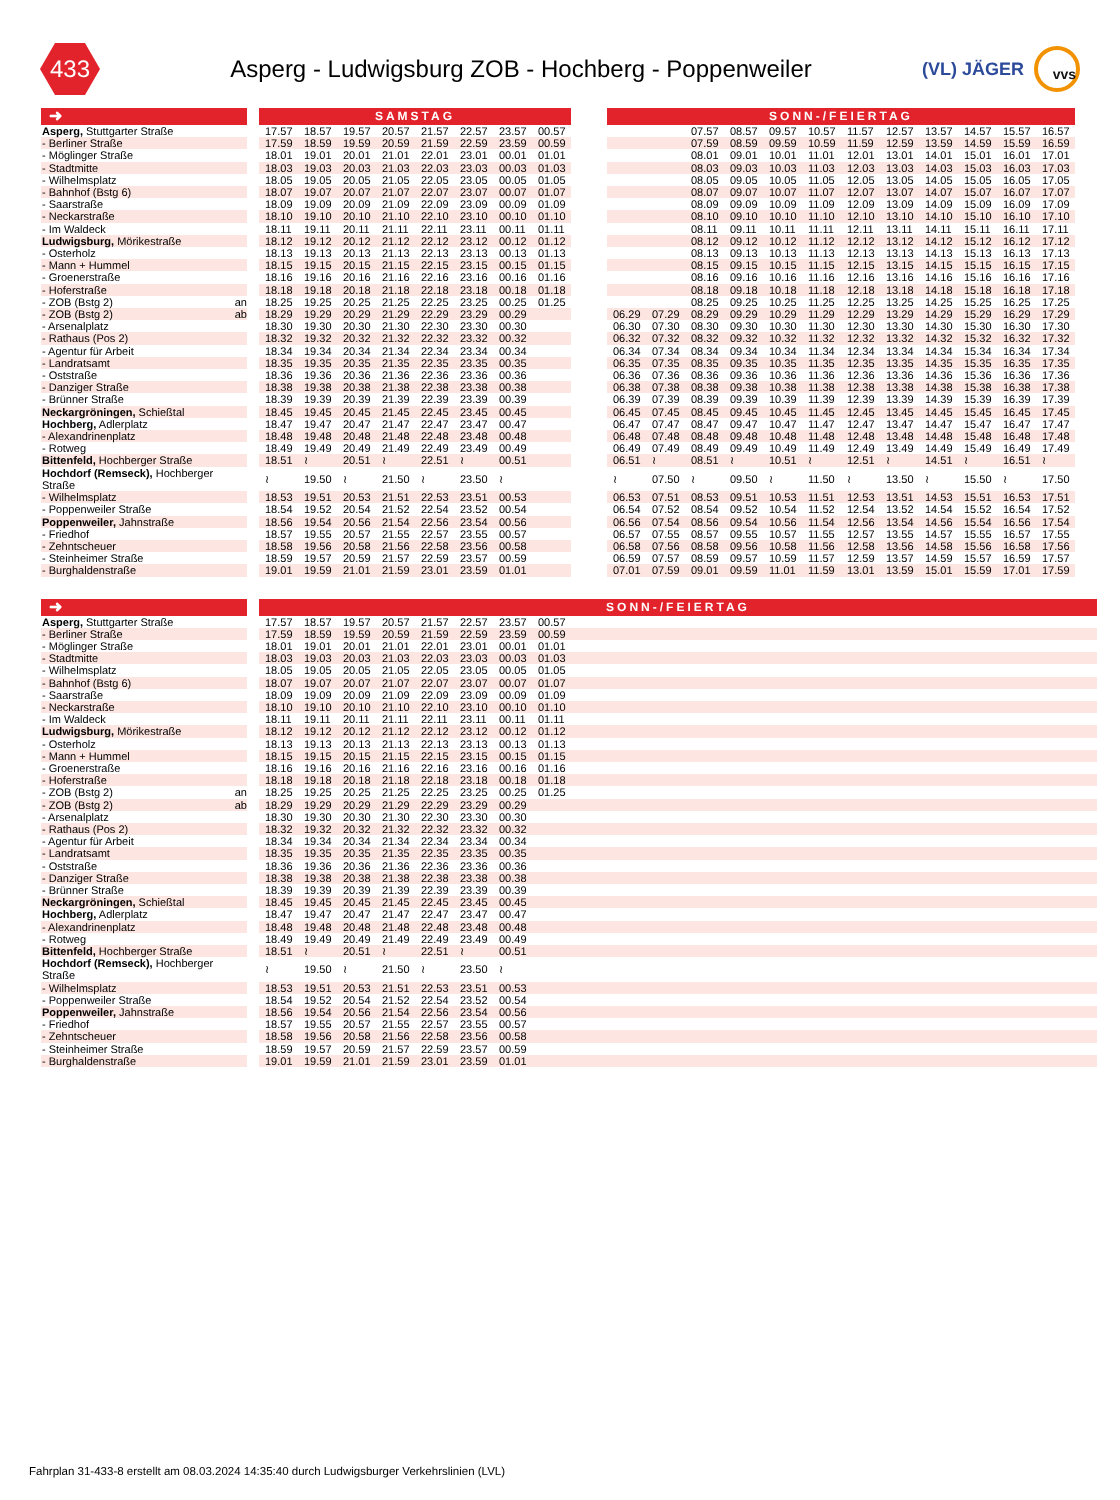433
Asperg - Ludwigsburg ZOB - Hochberg - Poppenweiler
(VL) JÄGER
vvs
| ➜ | | SAMSTAG | | | | | | | | | SONN-/FEIERTAG | | | | | | | | | | | |
| --- | --- | --- | --- | --- | --- | --- | --- | --- | --- | --- | --- | --- | --- | --- | --- | --- | --- | --- | --- | --- | --- | --- |
| Asperg, Stuttgarter Straße | | 17.57 | 18.57 | 19.57 | 20.57 | 21.57 | 22.57 | 23.57 | 00.57 | | | | 07.57 | 08.57 | 09.57 | 10.57 | 11.57 | 12.57 | 13.57 | 14.57 | 15.57 | 16.57 |
| - Berliner Straße | | 17.59 | 18.59 | 19.59 | 20.59 | 21.59 | 22.59 | 23.59 | 00.59 | | | | 07.59 | 08.59 | 09.59 | 10.59 | 11.59 | 12.59 | 13.59 | 14.59 | 15.59 | 16.59 |
| - Möglinger Straße | | 18.01 | 19.01 | 20.01 | 21.01 | 22.01 | 23.01 | 00.01 | 01.01 | | | | 08.01 | 09.01 | 10.01 | 11.01 | 12.01 | 13.01 | 14.01 | 15.01 | 16.01 | 17.01 |
| - Stadtmitte | | 18.03 | 19.03 | 20.03 | 21.03 | 22.03 | 23.03 | 00.03 | 01.03 | | | | 08.03 | 09.03 | 10.03 | 11.03 | 12.03 | 13.03 | 14.03 | 15.03 | 16.03 | 17.03 |
| - Wilhelmsplatz | | 18.05 | 19.05 | 20.05 | 21.05 | 22.05 | 23.05 | 00.05 | 01.05 | | | | 08.05 | 09.05 | 10.05 | 11.05 | 12.05 | 13.05 | 14.05 | 15.05 | 16.05 | 17.05 |
| - Bahnhof (Bstg 6) | | 18.07 | 19.07 | 20.07 | 21.07 | 22.07 | 23.07 | 00.07 | 01.07 | | | | 08.07 | 09.07 | 10.07 | 11.07 | 12.07 | 13.07 | 14.07 | 15.07 | 16.07 | 17.07 |
| - Saarstraße | | 18.09 | 19.09 | 20.09 | 21.09 | 22.09 | 23.09 | 00.09 | 01.09 | | | | 08.09 | 09.09 | 10.09 | 11.09 | 12.09 | 13.09 | 14.09 | 15.09 | 16.09 | 17.09 |
| - Neckarstraße | | 18.10 | 19.10 | 20.10 | 21.10 | 22.10 | 23.10 | 00.10 | 01.10 | | | | 08.10 | 09.10 | 10.10 | 11.10 | 12.10 | 13.10 | 14.10 | 15.10 | 16.10 | 17.10 |
| - Im Waldeck | | 18.11 | 19.11 | 20.11 | 21.11 | 22.11 | 23.11 | 00.11 | 01.11 | | | | 08.11 | 09.11 | 10.11 | 11.11 | 12.11 | 13.11 | 14.11 | 15.11 | 16.11 | 17.11 |
| Ludwigsburg, Mörikestraße | | 18.12 | 19.12 | 20.12 | 21.12 | 22.12 | 23.12 | 00.12 | 01.12 | | | | 08.12 | 09.12 | 10.12 | 11.12 | 12.12 | 13.12 | 14.12 | 15.12 | 16.12 | 17.12 |
| - Osterholz | | 18.13 | 19.13 | 20.13 | 21.13 | 22.13 | 23.13 | 00.13 | 01.13 | | | | 08.13 | 09.13 | 10.13 | 11.13 | 12.13 | 13.13 | 14.13 | 15.13 | 16.13 | 17.13 |
| - Mann + Hummel | | 18.15 | 19.15 | 20.15 | 21.15 | 22.15 | 23.15 | 00.15 | 01.15 | | | | 08.15 | 09.15 | 10.15 | 11.15 | 12.15 | 13.15 | 14.15 | 15.15 | 16.15 | 17.15 |
| - Groenerstraße | | 18.16 | 19.16 | 20.16 | 21.16 | 22.16 | 23.16 | 00.16 | 01.16 | | | | 08.16 | 09.16 | 10.16 | 11.16 | 12.16 | 13.16 | 14.16 | 15.16 | 16.16 | 17.16 |
| - Hoferstraße | | 18.18 | 19.18 | 20.18 | 21.18 | 22.18 | 23.18 | 00.18 | 01.18 | | | | 08.18 | 09.18 | 10.18 | 11.18 | 12.18 | 13.18 | 14.18 | 15.18 | 16.18 | 17.18 |
| - ZOB (Bstg 2) an | | 18.25 | 19.25 | 20.25 | 21.25 | 22.25 | 23.25 | 00.25 | 01.25 | | | | 08.25 | 09.25 | 10.25 | 11.25 | 12.25 | 13.25 | 14.25 | 15.25 | 16.25 | 17.25 |
| - ZOB (Bstg 2) ab | | 18.29 | 19.29 | 20.29 | 21.29 | 22.29 | 23.29 | 00.29 | | | 06.29 | 07.29 | 08.29 | 09.29 | 10.29 | 11.29 | 12.29 | 13.29 | 14.29 | 15.29 | 16.29 | 17.29 |
| - Arsenalplatz | | 18.30 | 19.30 | 20.30 | 21.30 | 22.30 | 23.30 | 00.30 | | | 06.30 | 07.30 | 08.30 | 09.30 | 10.30 | 11.30 | 12.30 | 13.30 | 14.30 | 15.30 | 16.30 | 17.30 |
| - Rathaus (Pos 2) | | 18.32 | 19.32 | 20.32 | 21.32 | 22.32 | 23.32 | 00.32 | | | 06.32 | 07.32 | 08.32 | 09.32 | 10.32 | 11.32 | 12.32 | 13.32 | 14.32 | 15.32 | 16.32 | 17.32 |
| - Agentur für Arbeit | | 18.34 | 19.34 | 20.34 | 21.34 | 22.34 | 23.34 | 00.34 | | | 06.34 | 07.34 | 08.34 | 09.34 | 10.34 | 11.34 | 12.34 | 13.34 | 14.34 | 15.34 | 16.34 | 17.34 |
| - Landratsamt | | 18.35 | 19.35 | 20.35 | 21.35 | 22.35 | 23.35 | 00.35 | | | 06.35 | 07.35 | 08.35 | 09.35 | 10.35 | 11.35 | 12.35 | 13.35 | 14.35 | 15.35 | 16.35 | 17.35 |
| - Oststraße | | 18.36 | 19.36 | 20.36 | 21.36 | 22.36 | 23.36 | 00.36 | | | 06.36 | 07.36 | 08.36 | 09.36 | 10.36 | 11.36 | 12.36 | 13.36 | 14.36 | 15.36 | 16.36 | 17.36 |
| - Danziger Straße | | 18.38 | 19.38 | 20.38 | 21.38 | 22.38 | 23.38 | 00.38 | | | 06.38 | 07.38 | 08.38 | 09.38 | 10.38 | 11.38 | 12.38 | 13.38 | 14.38 | 15.38 | 16.38 | 17.38 |
| - Brünner Straße | | 18.39 | 19.39 | 20.39 | 21.39 | 22.39 | 23.39 | 00.39 | | | 06.39 | 07.39 | 08.39 | 09.39 | 10.39 | 11.39 | 12.39 | 13.39 | 14.39 | 15.39 | 16.39 | 17.39 |
| Neckargröningen, Schießtal | | 18.45 | 19.45 | 20.45 | 21.45 | 22.45 | 23.45 | 00.45 | | | 06.45 | 07.45 | 08.45 | 09.45 | 10.45 | 11.45 | 12.45 | 13.45 | 14.45 | 15.45 | 16.45 | 17.45 |
| Hochberg, Adlerplatz | | 18.47 | 19.47 | 20.47 | 21.47 | 22.47 | 23.47 | 00.47 | | | 06.47 | 07.47 | 08.47 | 09.47 | 10.47 | 11.47 | 12.47 | 13.47 | 14.47 | 15.47 | 16.47 | 17.47 |
| - Alexandrinenplatz | | 18.48 | 19.48 | 20.48 | 21.48 | 22.48 | 23.48 | 00.48 | | | 06.48 | 07.48 | 08.48 | 09.48 | 10.48 | 11.48 | 12.48 | 13.48 | 14.48 | 15.48 | 16.48 | 17.48 |
| - Rotweg | | 18.49 | 19.49 | 20.49 | 21.49 | 22.49 | 23.49 | 00.49 | | | 06.49 | 07.49 | 08.49 | 09.49 | 10.49 | 11.49 | 12.49 | 13.49 | 14.49 | 15.49 | 16.49 | 17.49 |
| Bittenfeld, Hochberger Straße | | 18.51 | ≀ | 20.51 | ≀ | 22.51 | ≀ | 00.51 | | | 06.51 | ≀ | 08.51 | ≀ | 10.51 | ≀ | 12.51 | ≀ | 14.51 | ≀ | 16.51 | ≀ |
| Hochdorf (Remseck), Hochberger Straße | | ≀ | 19.50 | ≀ | 21.50 | ≀ | 23.50 | ≀ | | | ≀ | 07.50 | ≀ | 09.50 | ≀ | 11.50 | ≀ | 13.50 | ≀ | 15.50 | ≀ | 17.50 |
| - Wilhelmsplatz | | 18.53 | 19.51 | 20.53 | 21.51 | 22.53 | 23.51 | 00.53 | | | 06.53 | 07.51 | 08.53 | 09.51 | 10.53 | 11.51 | 12.53 | 13.51 | 14.53 | 15.51 | 16.53 | 17.51 |
| - Poppenweiler Straße | | 18.54 | 19.52 | 20.54 | 21.52 | 22.54 | 23.52 | 00.54 | | | 06.54 | 07.52 | 08.54 | 09.52 | 10.54 | 11.52 | 12.54 | 13.52 | 14.54 | 15.52 | 16.54 | 17.52 |
| Poppenweiler, Jahnstraße | | 18.56 | 19.54 | 20.56 | 21.54 | 22.56 | 23.54 | 00.56 | | | 06.56 | 07.54 | 08.56 | 09.54 | 10.56 | 11.54 | 12.56 | 13.54 | 14.56 | 15.54 | 16.56 | 17.54 |
| - Friedhof | | 18.57 | 19.55 | 20.57 | 21.55 | 22.57 | 23.55 | 00.57 | | | 06.57 | 07.55 | 08.57 | 09.55 | 10.57 | 11.55 | 12.57 | 13.55 | 14.57 | 15.55 | 16.57 | 17.55 |
| - Zehntscheuer | | 18.58 | 19.56 | 20.58 | 21.56 | 22.58 | 23.56 | 00.58 | | | 06.58 | 07.56 | 08.58 | 09.56 | 10.58 | 11.56 | 12.58 | 13.56 | 14.58 | 15.56 | 16.58 | 17.56 |
| - Steinheimer Straße | | 18.59 | 19.57 | 20.59 | 21.57 | 22.59 | 23.57 | 00.59 | | | 06.59 | 07.57 | 08.59 | 09.57 | 10.59 | 11.57 | 12.59 | 13.57 | 14.59 | 15.57 | 16.59 | 17.57 |
| - Burghaldenstraße | | 19.01 | 19.59 | 21.01 | 21.59 | 23.01 | 23.59 | 01.01 | | | 07.01 | 07.59 | 09.01 | 09.59 | 11.01 | 11.59 | 13.01 | 13.59 | 15.01 | 15.59 | 17.01 | 17.59 |
| ➜ | | SONN-/FEIERTAG | | | | | | | | |
| --- | --- | --- | --- | --- | --- | --- | --- | --- | --- | --- |
| Asperg, Stuttgarter Straße | | 17.57 | 18.57 | 19.57 | 20.57 | 21.57 | 22.57 | 23.57 | 00.57 | |
| - Berliner Straße | | 17.59 | 18.59 | 19.59 | 20.59 | 21.59 | 22.59 | 23.59 | 00.59 | |
| - Möglinger Straße | | 18.01 | 19.01 | 20.01 | 21.01 | 22.01 | 23.01 | 00.01 | 01.01 | |
| - Stadtmitte | | 18.03 | 19.03 | 20.03 | 21.03 | 22.03 | 23.03 | 00.03 | 01.03 | |
| - Wilhelmsplatz | | 18.05 | 19.05 | 20.05 | 21.05 | 22.05 | 23.05 | 00.05 | 01.05 | |
| - Bahnhof (Bstg 6) | | 18.07 | 19.07 | 20.07 | 21.07 | 22.07 | 23.07 | 00.07 | 01.07 | |
| - Saarstraße | | 18.09 | 19.09 | 20.09 | 21.09 | 22.09 | 23.09 | 00.09 | 01.09 | |
| - Neckarstraße | | 18.10 | 19.10 | 20.10 | 21.10 | 22.10 | 23.10 | 00.10 | 01.10 | |
| - Im Waldeck | | 18.11 | 19.11 | 20.11 | 21.11 | 22.11 | 23.11 | 00.11 | 01.11 | |
| Ludwigsburg, Mörikestraße | | 18.12 | 19.12 | 20.12 | 21.12 | 22.12 | 23.12 | 00.12 | 01.12 | |
| - Osterholz | | 18.13 | 19.13 | 20.13 | 21.13 | 22.13 | 23.13 | 00.13 | 01.13 | |
| - Mann + Hummel | | 18.15 | 19.15 | 20.15 | 21.15 | 22.15 | 23.15 | 00.15 | 01.15 | |
| - Groenerstraße | | 18.16 | 19.16 | 20.16 | 21.16 | 22.16 | 23.16 | 00.16 | 01.16 | |
| - Hoferstraße | | 18.18 | 19.18 | 20.18 | 21.18 | 22.18 | 23.18 | 00.18 | 01.18 | |
| - ZOB (Bstg 2) an | | 18.25 | 19.25 | 20.25 | 21.25 | 22.25 | 23.25 | 00.25 | 01.25 | |
| - ZOB (Bstg 2) ab | | 18.29 | 19.29 | 20.29 | 21.29 | 22.29 | 23.29 | 00.29 | | |
| - Arsenalplatz | | 18.30 | 19.30 | 20.30 | 21.30 | 22.30 | 23.30 | 00.30 | | |
| - Rathaus (Pos 2) | | 18.32 | 19.32 | 20.32 | 21.32 | 22.32 | 23.32 | 00.32 | | |
| - Agentur für Arbeit | | 18.34 | 19.34 | 20.34 | 21.34 | 22.34 | 23.34 | 00.34 | | |
| - Landratsamt | | 18.35 | 19.35 | 20.35 | 21.35 | 22.35 | 23.35 | 00.35 | | |
| - Oststraße | | 18.36 | 19.36 | 20.36 | 21.36 | 22.36 | 23.36 | 00.36 | | |
| - Danziger Straße | | 18.38 | 19.38 | 20.38 | 21.38 | 22.38 | 23.38 | 00.38 | | |
| - Brünner Straße | | 18.39 | 19.39 | 20.39 | 21.39 | 22.39 | 23.39 | 00.39 | | |
| Neckargröningen, Schießtal | | 18.45 | 19.45 | 20.45 | 21.45 | 22.45 | 23.45 | 00.45 | | |
| Hochberg, Adlerplatz | | 18.47 | 19.47 | 20.47 | 21.47 | 22.47 | 23.47 | 00.47 | | |
| - Alexandrinenplatz | | 18.48 | 19.48 | 20.48 | 21.48 | 22.48 | 23.48 | 00.48 | | |
| - Rotweg | | 18.49 | 19.49 | 20.49 | 21.49 | 22.49 | 23.49 | 00.49 | | |
| Bittenfeld, Hochberger Straße | | 18.51 | ≀ | 20.51 | ≀ | 22.51 | ≀ | 00.51 | | |
| Hochdorf (Remseck), Hochberger Straße | | ≀ | 19.50 | ≀ | 21.50 | ≀ | 23.50 | ≀ | | |
| - Wilhelmsplatz | | 18.53 | 19.51 | 20.53 | 21.51 | 22.53 | 23.51 | 00.53 | | |
| - Poppenweiler Straße | | 18.54 | 19.52 | 20.54 | 21.52 | 22.54 | 23.52 | 00.54 | | |
| Poppenweiler, Jahnstraße | | 18.56 | 19.54 | 20.56 | 21.54 | 22.56 | 23.54 | 00.56 | | |
| - Friedhof | | 18.57 | 19.55 | 20.57 | 21.55 | 22.57 | 23.55 | 00.57 | | |
| - Zehntscheuer | | 18.58 | 19.56 | 20.58 | 21.56 | 22.58 | 23.56 | 00.58 | | |
| - Steinheimer Straße | | 18.59 | 19.57 | 20.59 | 21.57 | 22.59 | 23.57 | 00.59 | | |
| - Burghaldenstraße | | 19.01 | 19.59 | 21.01 | 21.59 | 23.01 | 23.59 | 01.01 | | |
Fahrplan 31-433-8 erstellt am 08.03.2024 14:35:40 durch Ludwigsburger Verkehrslinien (LVL)